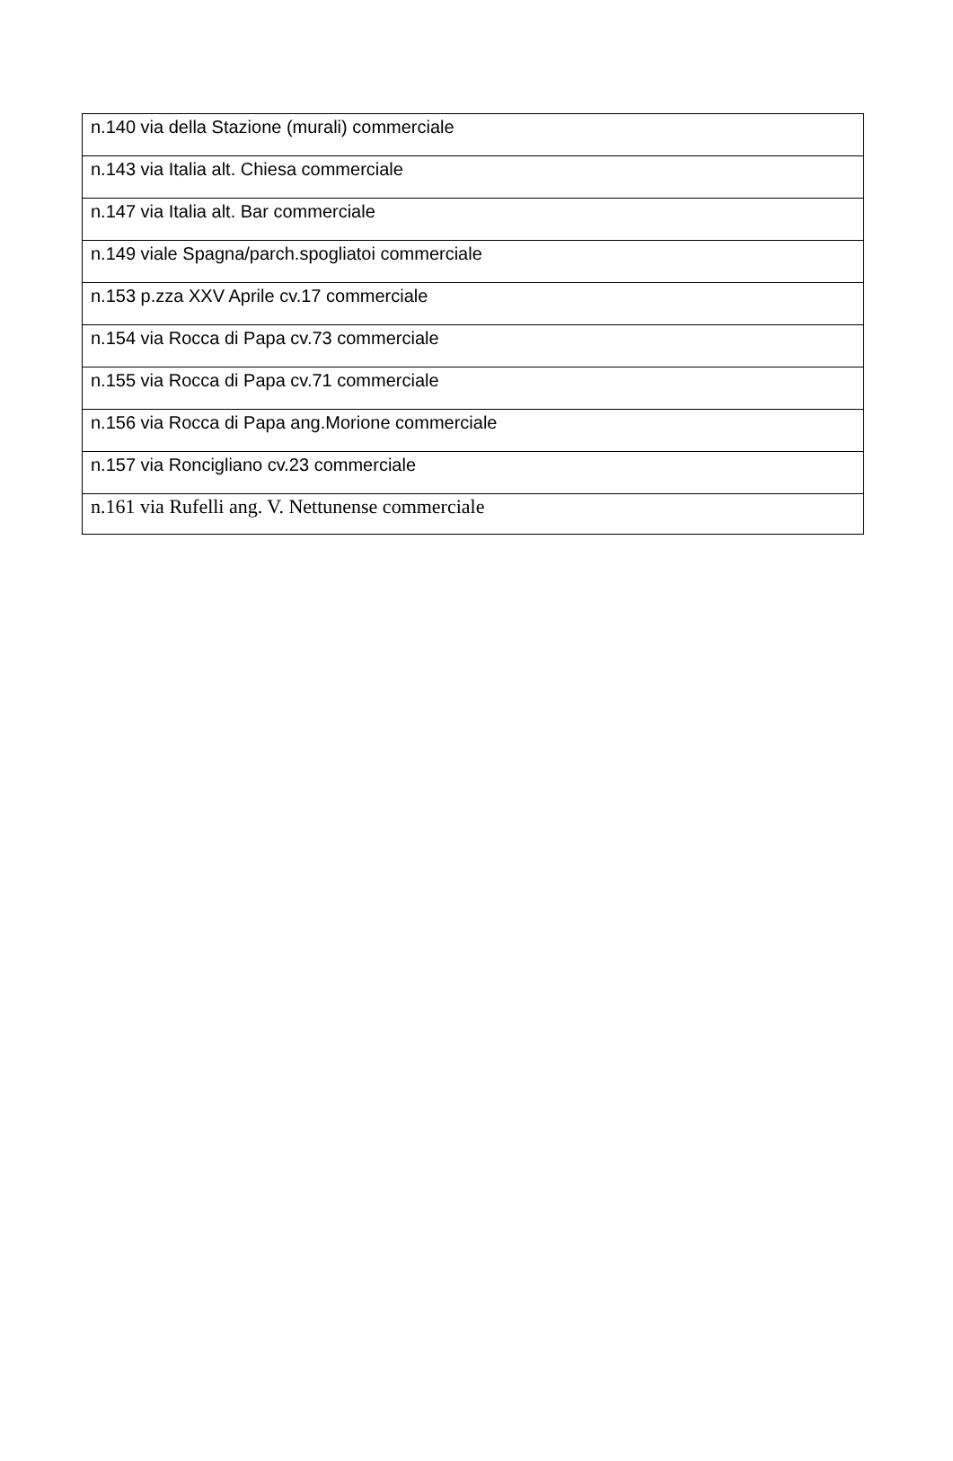| n.140 via della Stazione (murali) commerciale |
| n.143 via Italia alt. Chiesa commerciale |
| n.147 via Italia alt. Bar commerciale |
| n.149 viale Spagna/parch.spogliatoi commerciale |
| n.153 p.zza XXV Aprile cv.17 commerciale |
| n.154 via Rocca di Papa cv.73 commerciale |
| n.155 via Rocca di Papa cv.71 commerciale |
| n.156 via Rocca di Papa ang.Morione commerciale |
| n.157 via Roncigliano cv.23 commerciale |
| n.161 via Rufelli ang. V. Nettunense commerciale |